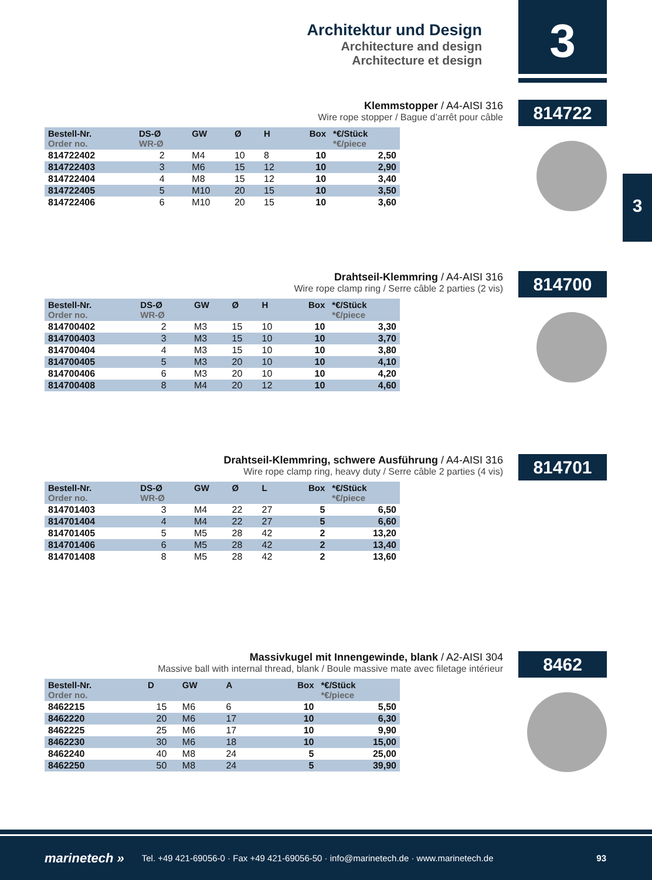Architektur und Design
Architecture and design
Architecture et design
3
3
Klemmstopper / A4-AISI 316
Wire rope stopper / Bague d’arrêt pour câble
814722
| Bestell-Nr. Order no. | DS-Ø WR-Ø | GW | Ø | H | Box | *€/Stück *€/piece |
| --- | --- | --- | --- | --- | --- | --- |
| 814722402 | 2 | M4 | 10 | 8 | 10 | 2,50 |
| 814722403 | 3 | M6 | 15 | 12 | 10 | 2,90 |
| 814722404 | 4 | M8 | 15 | 12 | 10 | 3,40 |
| 814722405 | 5 | M10 | 20 | 15 | 10 | 3,50 |
| 814722406 | 6 | M10 | 20 | 15 | 10 | 3,60 |
Drahtseil-Klemmring / A4-AISI 316
Wire rope clamp ring / Serre câble 2 parties (2 vis)
814700
| Bestell-Nr. Order no. | DS-Ø WR-Ø | GW | Ø | H | Box | *€/Stück *€/piece |
| --- | --- | --- | --- | --- | --- | --- |
| 814700402 | 2 | M3 | 15 | 10 | 10 | 3,30 |
| 814700403 | 3 | M3 | 15 | 10 | 10 | 3,70 |
| 814700404 | 4 | M3 | 15 | 10 | 10 | 3,80 |
| 814700405 | 5 | M3 | 20 | 10 | 10 | 4,10 |
| 814700406 | 6 | M3 | 20 | 10 | 10 | 4,20 |
| 814700408 | 8 | M4 | 20 | 12 | 10 | 4,60 |
Drahtseil-Klemmring, schwere Ausführung / A4-AISI 316
Wire rope clamp ring, heavy duty / Serre câble 2 parties (4 vis)
814701
| Bestell-Nr. Order no. | DS-Ø WR-Ø | GW | Ø | L | Box | *€/Stück *€/piece |
| --- | --- | --- | --- | --- | --- | --- |
| 814701403 | 3 | M4 | 22 | 27 | 5 | 6,50 |
| 814701404 | 4 | M4 | 22 | 27 | 5 | 6,60 |
| 814701405 | 5 | M5 | 28 | 42 | 2 | 13,20 |
| 814701406 | 6 | M5 | 28 | 42 | 2 | 13,40 |
| 814701408 | 8 | M5 | 28 | 42 | 2 | 13,60 |
Massivkugel mit Innengewinde, blank / A2-AISI 304
Massive ball with internal thread, blank / Boule massive mate avec filetage intérieur
8462
| Bestell-Nr. Order no. | D | GW | A | | Box | *€/Stück *€/piece |
| --- | --- | --- | --- | --- | --- | --- |
| 8462215 | 15 | M6 | 6 | | 10 | 5,50 |
| 8462220 | 20 | M6 | 17 | | 10 | 6,30 |
| 8462225 | 25 | M6 | 17 | | 10 | 9,90 |
| 8462230 | 30 | M6 | 18 | | 10 | 15,00 |
| 8462240 | 40 | M8 | 24 | | 5 | 25,00 |
| 8462250 | 50 | M8 | 24 | | 5 | 39,90 |
marinetech » Tel. +49 421-69056-0 · Fax +49 421-69056-50 · info@marinetech.de · www.marinetech.de 93